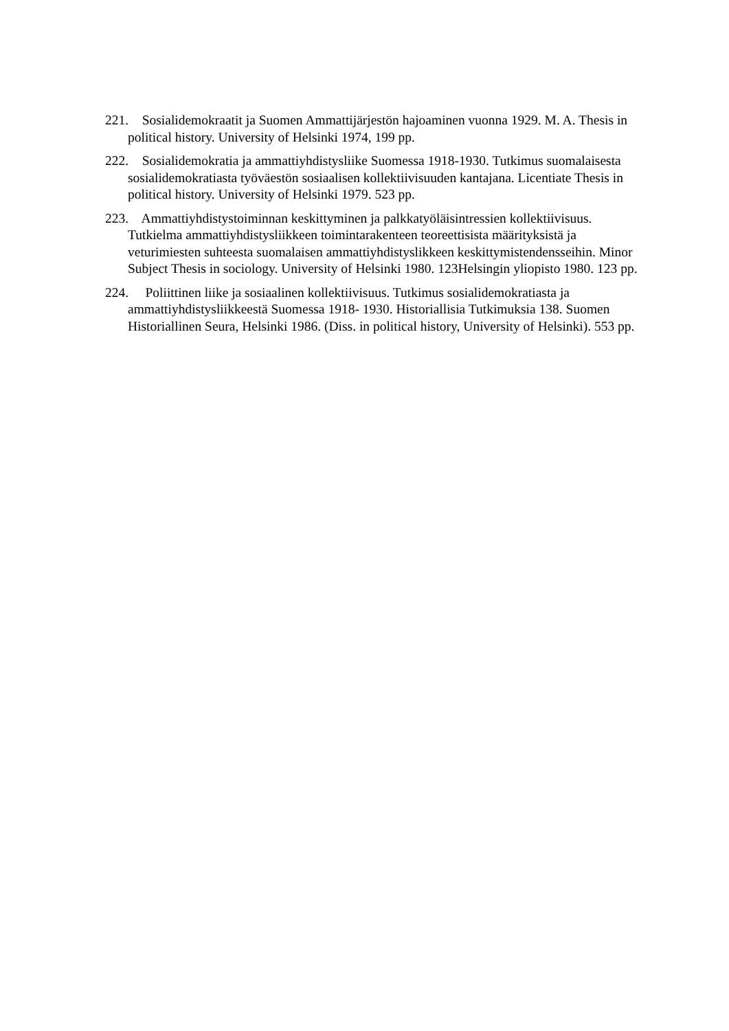221. Sosialidemokraatit ja Suomen Ammattijärjestön hajoaminen vuonna 1929. M. A. Thesis in political history. University of Helsinki 1974, 199 pp.
222. Sosialidemokratia ja ammattiyhdistysliike Suomessa 1918-1930. Tutkimus suomalaisesta sosialidemokratiasta työväestön sosiaalisen kollektiivisuuden kantajana. Licentiate Thesis in political history. University of Helsinki 1979. 523 pp.
223. Ammattiyhdistystoiminnan keskittyminen ja palkkatyöläisintressien kollektiivisuus. Tutkielma ammattiyhdistysliikkeen toimintarakenteen teoreettisista määrityksistä ja veturimiesten suhteesta suomalaisen ammattiyhdistyslikkeen keskittymistendensseihin. Minor Subject Thesis in sociology. University of Helsinki 1980. 123Helsingin yliopisto 1980. 123 pp.
224. Poliittinen liike ja sosiaalinen kollektiivisuus. Tutkimus sosialidemokratiasta ja ammattiyhdistysliikkeestä Suomessa 1918- 1930. Historiallisia Tutkimuksia 138. Suomen Historiallinen Seura, Helsinki 1986. (Diss. in political history, University of Helsinki). 553 pp.